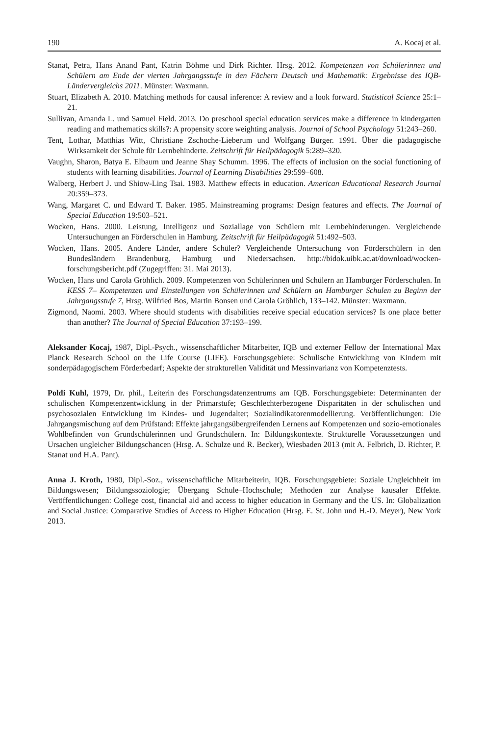190 A. Kocaj et al.
Stanat, Petra, Hans Anand Pant, Katrin Böhme und Dirk Richter. Hrsg. 2012. Kompetenzen von Schülerinnen und Schülern am Ende der vierten Jahrgangsstufe in den Fächern Deutsch und Mathematik: Ergebnisse des IQB-Ländervergleichs 2011. Münster: Waxmann.
Stuart, Elizabeth A. 2010. Matching methods for causal inference: A review and a look forward. Statistical Science 25:1–21.
Sullivan, Amanda L. und Samuel Field. 2013. Do preschool special education services make a difference in kindergarten reading and mathematics skills?: A propensity score weighting analysis. Journal of School Psychology 51:243–260.
Tent, Lothar, Matthias Witt, Christiane Zschoche-Lieberum und Wolfgang Bürger. 1991. Über die pädagogische Wirksamkeit der Schule für Lernbehinderte. Zeitschrift für Heilpädagogik 5:289–320.
Vaughn, Sharon, Batya E. Elbaum und Jeanne Shay Schumm. 1996. The effects of inclusion on the social functioning of students with learning disabilities. Journal of Learning Disabilities 29:599–608.
Walberg, Herbert J. und Shiow-Ling Tsai. 1983. Matthew effects in education. American Educational Research Journal 20:359–373.
Wang, Margaret C. und Edward T. Baker. 1985. Mainstreaming programs: Design features and effects. The Journal of Special Education 19:503–521.
Wocken, Hans. 2000. Leistung, Intelligenz und Soziallage von Schülern mit Lernbehinderungen. Vergleichende Untersuchungen an Förderschulen in Hamburg. Zeitschrift für Heilpädagogik 51:492–503.
Wocken, Hans. 2005. Andere Länder, andere Schüler? Vergleichende Untersuchung von Förderschülern in den Bundesländern Brandenburg, Hamburg und Niedersachsen. http://bidok.uibk.ac.at/download/wocken-forschungsbericht.pdf (Zugegriffen: 31. Mai 2013).
Wocken, Hans und Carola Gröhlich. 2009. Kompetenzen von Schülerinnen und Schülern an Hamburger Förderschulen. In KESS 7– Kompetenzen und Einstellungen von Schülerinnen und Schülern an Hamburger Schulen zu Beginn der Jahrgangsstufe 7, Hrsg. Wilfried Bos, Martin Bonsen und Carola Gröhlich, 133–142. Münster: Waxmann.
Zigmond, Naomi. 2003. Where should students with disabilities receive special education services? Is one place better than another? The Journal of Special Education 37:193–199.
Aleksander Kocaj, 1987, Dipl.-Psych., wissenschaftlicher Mitarbeiter, IQB und externer Fellow der International Max Planck Research School on the Life Course (LIFE). Forschungsgebiete: Schulische Entwicklung von Kindern mit sonderpädagogischem Förderbedarf; Aspekte der strukturellen Validität und Messinvarianz von Kompetenztests.
Poldi Kuhl, 1979, Dr. phil., Leiterin des Forschungsdatenzentrums am IQB. Forschungsgebiete: Determinanten der schulischen Kompetenzentwicklung in der Primarstufe; Geschlechterbezogene Disparitäten in der schulischen und psychosozialen Entwicklung im Kindes- und Jugendalter; Sozialindikatorenmodellierung. Veröffentlichungen: Die Jahrgangsmischung auf dem Prüfstand: Effekte jahrgangsübergreifenden Lernens auf Kompetenzen und sozio-emotionales Wohlbefinden von Grundschülerinnen und Grundschülern. In: Bildungskontexte. Strukturelle Voraussetzungen und Ursachen ungleicher Bildungschancen (Hrsg. A. Schulze und R. Becker), Wiesbaden 2013 (mit A. Felbrich, D. Richter, P. Stanat und H.A. Pant).
Anna J. Kroth, 1980, Dipl.-Soz., wissenschaftliche Mitarbeiterin, IQB. Forschungsgebiete: Soziale Ungleichheit im Bildungswesen; Bildungssoziologie; Übergang Schule–Hochschule; Methoden zur Analyse kausaler Effekte. Veröffentlichungen: College cost, financial aid and access to higher education in Germany and the US. In: Globalization and Social Justice: Comparative Studies of Access to Higher Education (Hrsg. E. St. John und H.-D. Meyer), New York 2013.